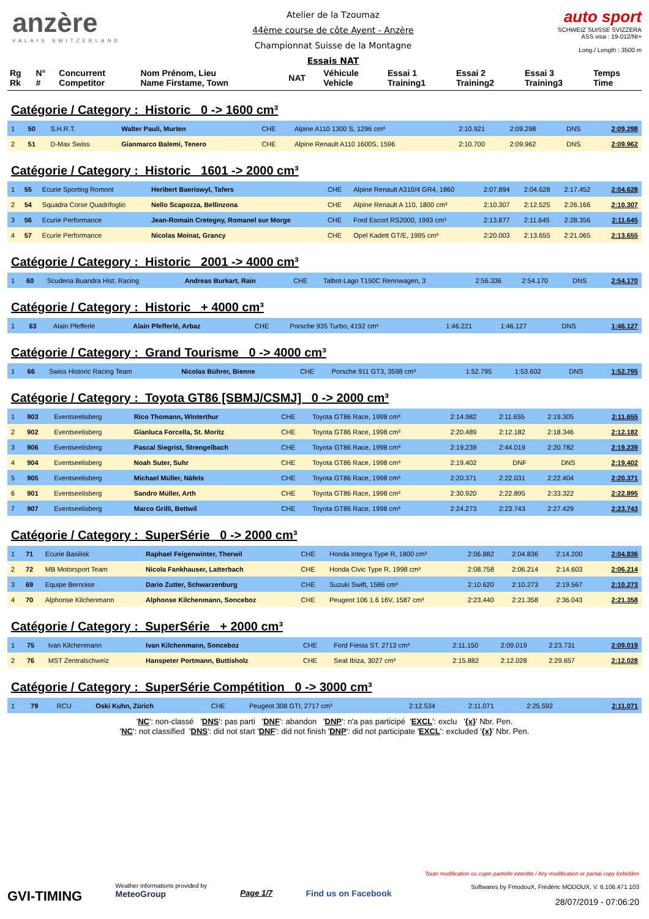anzère
VALAIS SWITZERLAND
Atelier de la Tzoumaz
44ème course de côte Ayent - Anzère
Championnat Suisse de la Montagne
Essais NAT
auto sport
SCHWEIZ SUISSE SVIZZERA
ASS visa : 19-012/NI+
Long./ Length : 3500 m
| Rg Rk | N° # | Concurrent Competitor | Nom Prénom, Lieu Name Firstame, Town | NAT | Véhicule Vehicle | Essai 1 Training1 | Essai 2 Training2 | Essai 3 Training3 | Temps Time |
Catégorie / Category : Historic 0 -> 1600 cm³
| 1 | 50 | S.H.R.T. | Walter Pauli, Murten | CHE | Alpine A110 1300 S, 1296 cm³ | 2:10.921 | 2:09.298 | DNS | 2:09.298 |
| 2 | 51 | D-Max Swiss | Gianmarco Balemi, Tenero | CHE | Alpine Renault A110 1600S, 1596 | 2:10.700 | 2:09.962 | DNS | 2:09.962 |
Catégorie / Category : Historic 1601 -> 2000 cm³
| 1 | 55 | Ecurie Sporting Romont | Heribert Baeriswyl, Tafers | CHE | Alpine Renault A310/4 GR4, 1860 | 2:07.894 | 2:04.628 | 2:17.452 | 2:04.628 |
| 2 | 54 | Squadra Corse Quadrifoglio | Nello Scapozza, Bellinzona | CHE | Alpine Renault A 110, 1800 cm³ | 2:10.307 | 2:12.525 | 2:26.166 | 2:10.307 |
| 3 | 56 | Ecurie Performance | Jean-Romain Cretegny, Romanel sur Morge | CHE | Ford Escort RS2000, 1993 cm³ | 2:13.877 | 2:11.645 | 2:28.356 | 2:11.645 |
| 4 | 57 | Ecurie Performance | Nicolas Moinat, Grancy | CHE | Opel Kadett GT/E, 1995 cm³ | 2:20.003 | 2:13.655 | 2:21.065 | 2:13.655 |
Catégorie / Category : Historic 2001 -> 4000 cm³
| 1 | 60 | Scuderia Buandra Hist. Racing | Andreas Burkart, Rain | CHE | Talbot-Lago T150C Rennwagen, 3 | 2:56.336 | 2:54.170 | DNS | 2:54.170 |
Catégorie / Category : Historic + 4000 cm³
| 1 | 63 | Alain Pfefferlé | Alain Pfefferlé, Arbaz | CHE | Porsche 935 Turbo, 4192 cm³ | 1:46.221 | 1:46.127 | DNS | 1:46.127 |
Catégorie / Category : Grand Tourisme 0 -> 4000 cm³
| 1 | 66 | Swiss Historic Racing Team | Nicolas Bührer, Bienne | CHE | Porsche 911 GT3, 3598 cm³ | 1:52.795 | 1:53.602 | DNS | 1:52.795 |
Catégorie / Category : Toyota GT86 [SBMJ/CSMJ] 0 -> 2000 cm³
| 1 | 903 | Eventseelisberg | Rico Thomann, Winterthur | CHE | Toyota GT86 Race, 1998 cm³ | 2:14.982 | 2:11.655 | 2:19.305 | 2:11.655 |
| 2 | 902 | Eventseelisberg | Gianluca Forcella, St. Moritz | CHE | Toyota GT86 Race, 1998 cm³ | 2:20.489 | 2:12.182 | 2:18.346 | 2:12.182 |
| 3 | 906 | Eventseelisberg | Pascal Siegrist, Strengelbach | CHE | Toyota GT86 Race, 1998 cm³ | 2:19.239 | 2:44.019 | 2:20.782 | 2:19.239 |
| 4 | 904 | Eventseelisberg | Noah Suter, Suhr | CHE | Toyota GT86 Race, 1998 cm³ | 2:19.402 | DNF | DNS | 2:19.402 |
| 5 | 905 | Eventseelisberg | Michael Müller, Näfels | CHE | Toyota GT86 Race, 1998 cm³ | 2:20.371 | 2:22.031 | 2:22.404 | 2:20.371 |
| 6 | 901 | Eventseelisberg | Sandro Müller, Arth | CHE | Toyota GT86 Race, 1998 cm³ | 2:30.920 | 2:22.895 | 2:33.322 | 2:22.895 |
| 7 | 907 | Eventseelisberg | Marco Grilli, Bettwil | CHE | Toyota GT86 Race, 1998 cm³ | 2:24.273 | 2:23.743 | 2:27.429 | 2:23.743 |
Catégorie / Category : SuperSérie 0 -> 2000 cm³
| 1 | 71 | Ecurie Basilisk | Raphael Feigenwinter, Therwil | CHE | Honda Integra Type R, 1800 cm³ | 2:06.882 | 2:04.836 | 2:14.200 | 2:04.836 |
| 2 | 72 | MB Motorsport Team | Nicola Fankhauser, Latterbach | CHE | Honda Civic Type R, 1998 cm³ | 2:08.758 | 2:06.214 | 2:14.603 | 2:06.214 |
| 3 | 69 | Equipe Bernoise | Dario Zutter, Schwarzenburg | CHE | Suzuki Swift, 1586 cm³ | 2:10.620 | 2:10.273 | 2:19.567 | 2:10.273 |
| 4 | 70 | Alphonse Kilchenmann | Alphonse Kilchenmann, Sonceboz | CHE | Peugeot 106 1.6 16V, 1587 cm³ | 2:23.440 | 2:21.358 | 2:36.043 | 2:21.358 |
Catégorie / Category : SuperSérie + 2000 cm³
| 1 | 75 | Ivan Kilchenmann | Ivan Kilchenmann, Sonceboz | CHE | Ford Fiesta ST, 2713 cm³ | 2:11.150 | 2:09.019 | 2:23.731 | 2:09.019 |
| 2 | 76 | MST Zentralschweiz | Hanspeter Portmann, Buttisholz | CHE | Seat Ibiza, 3027 cm³ | 2:15.882 | 2:12.028 | 2:29.657 | 2:12.028 |
Catégorie / Category : SuperSérie Compétition 0 -> 3000 cm³
| 1 | 79 | RCU | Oski Kuhn, Zürich | CHE | Peugeot 308 GTI, 2717 cm³ | 2:12.534 | 2:11.071 | 2:25.592 | 2:11.071 |
'NC': non-classé 'DNS': pas parti 'DNF': abandon 'DNP': n'a pas participé 'EXCL': exclu '{x}' Nbr. Pen.
'NC': not classified 'DNS': did not start 'DNF': did not finish 'DNP': did not participate 'EXCL': excluded '{x}' Nbr. Pen.
GVI-TIMING
Weather informations provided by
MeteoGroup
Page 1/7 Find us on Facebook
Toute modification ou copie partielle interdite / Any modification or partial copy forbidden
Softwares by FmodouX, Frédéric MODOUX, V. 6.106.471.103
28/07/2019 - 07:06:20